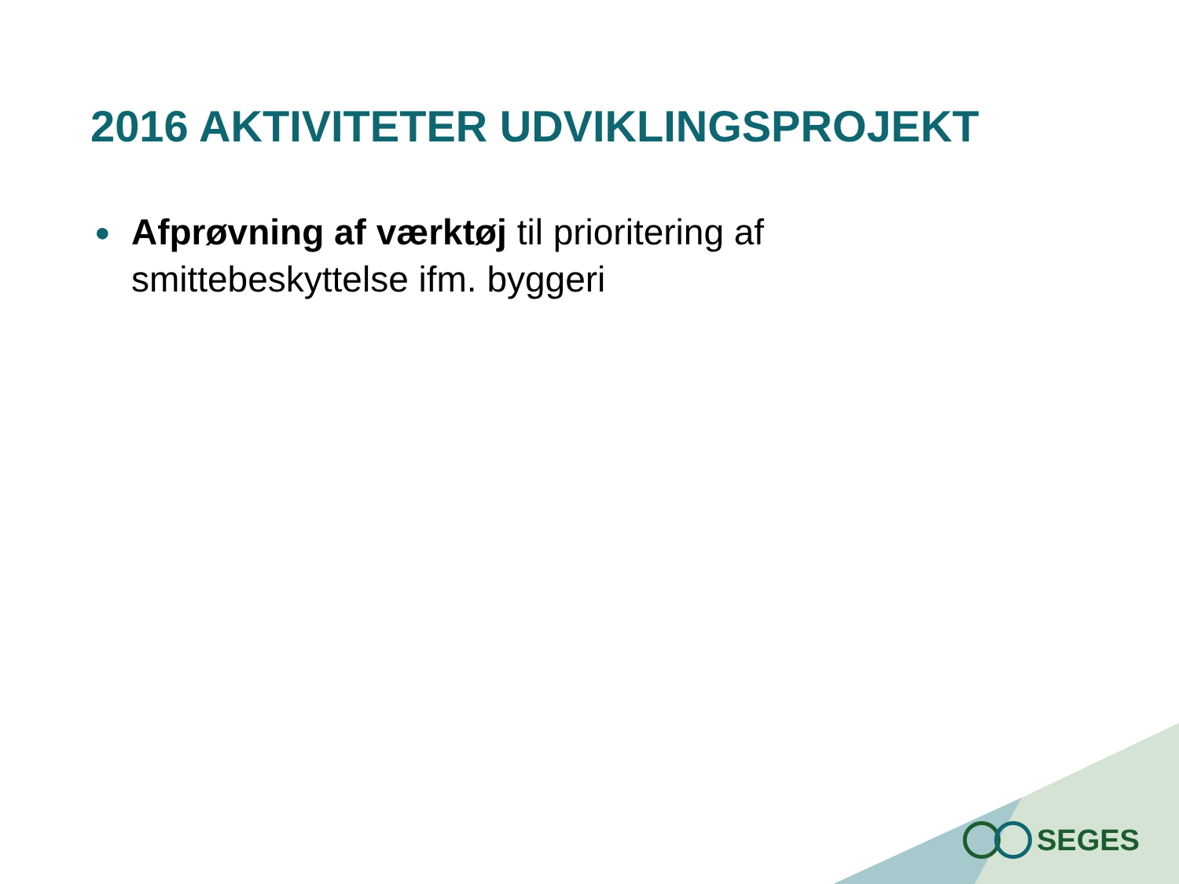2016 AKTIVITETER UDVIKLINGSPROJEKT
●
Afprøvning af værktøj til prioritering af smittebeskyttelse ifm. byggeri
SEGES